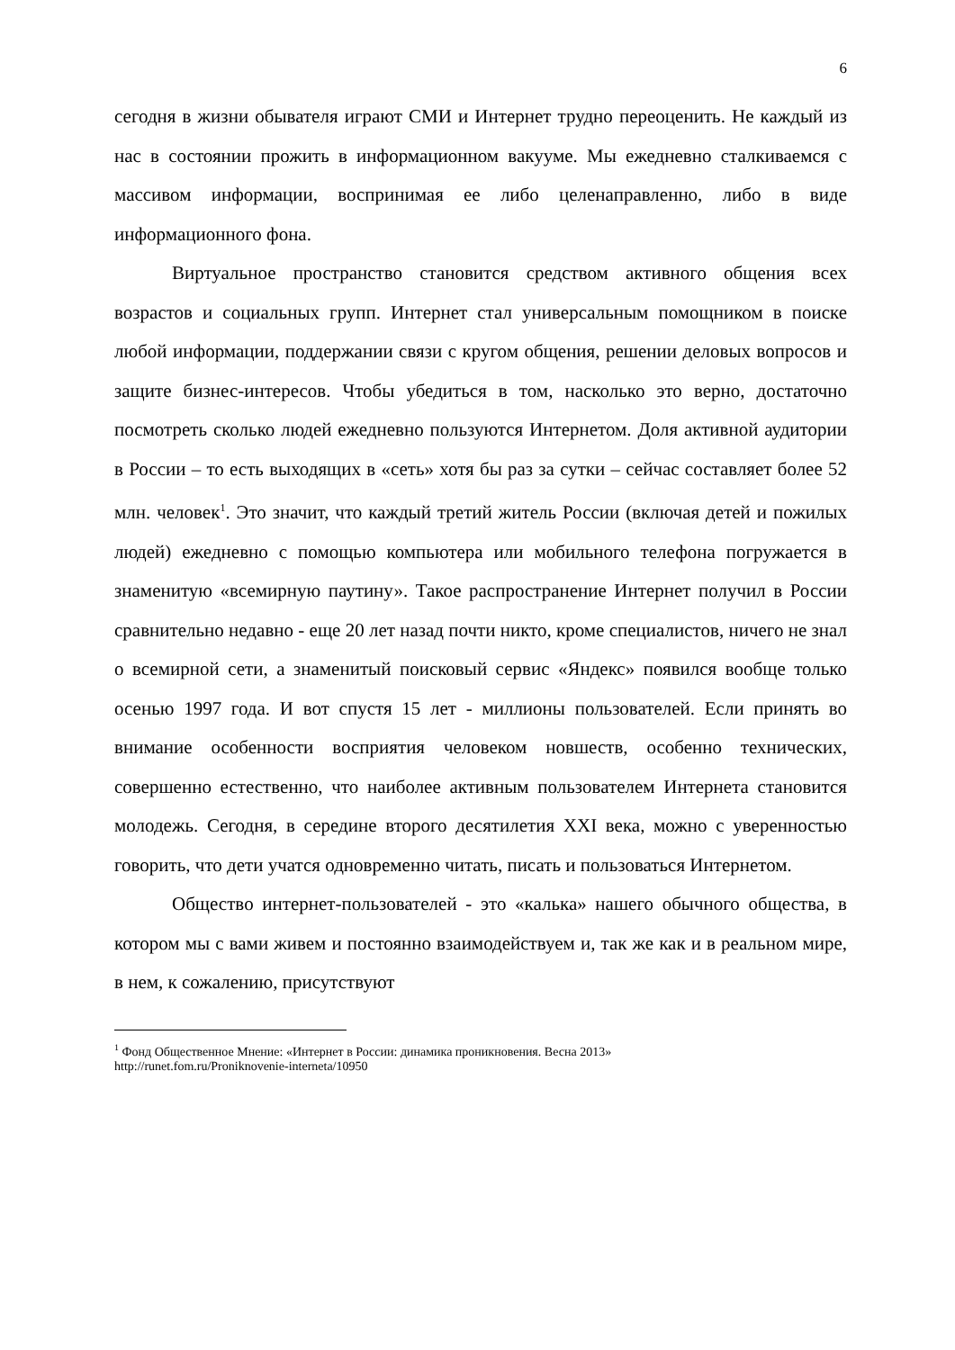6
сегодня в жизни обывателя играют СМИ и Интернет трудно переоценить. Не каждый из нас в состоянии прожить в информационном вакууме. Мы ежедневно сталкиваемся с массивом информации, воспринимая ее либо целенаправленно, либо в виде информационного фона.
Виртуальное пространство становится средством активного общения всех возрастов и социальных групп. Интернет стал универсальным помощником в поиске любой информации, поддержании связи с кругом общения, решении деловых вопросов и защите бизнес-интересов. Чтобы убедиться в том, насколько это верно, достаточно посмотреть сколько людей ежедневно пользуются Интернетом. Доля активной аудитории в России – то есть выходящих в «сеть» хотя бы раз за сутки – сейчас составляет более 52 млн. человек<sup>1</sup>. Это значит, что каждый третий житель России (включая детей и пожилых людей) ежедневно с помощью компьютера или мобильного телефона погружается в знаменитую «всемирную паутину». Такое распространение Интернет получил в России сравнительно недавно - еще 20 лет назад почти никто, кроме специалистов, ничего не знал о всемирной сети, а знаменитый поисковый сервис «Яндекс» появился вообще только осенью 1997 года. И вот спустя 15 лет - миллионы пользователей. Если принять во внимание особенности восприятия человеком новшеств, особенно технических, совершенно естественно, что наиболее активным пользователем Интернета становится молодежь. Сегодня, в середине второго десятилетия XXI века, можно с уверенностью говорить, что дети учатся одновременно читать, писать и пользоваться Интернетом.
Общество интернет-пользователей - это «калька» нашего обычного общества, в котором мы с вами живем и постоянно взаимодействуем и, так же как и в реальном мире, в нем, к сожалению, присутствуют
<sup>1</sup> Фонд Общественное Мнение: «Интернет в России: динамика проникновения. Весна 2013»
http://runet.fom.ru/Proniknovenie-interneta/10950